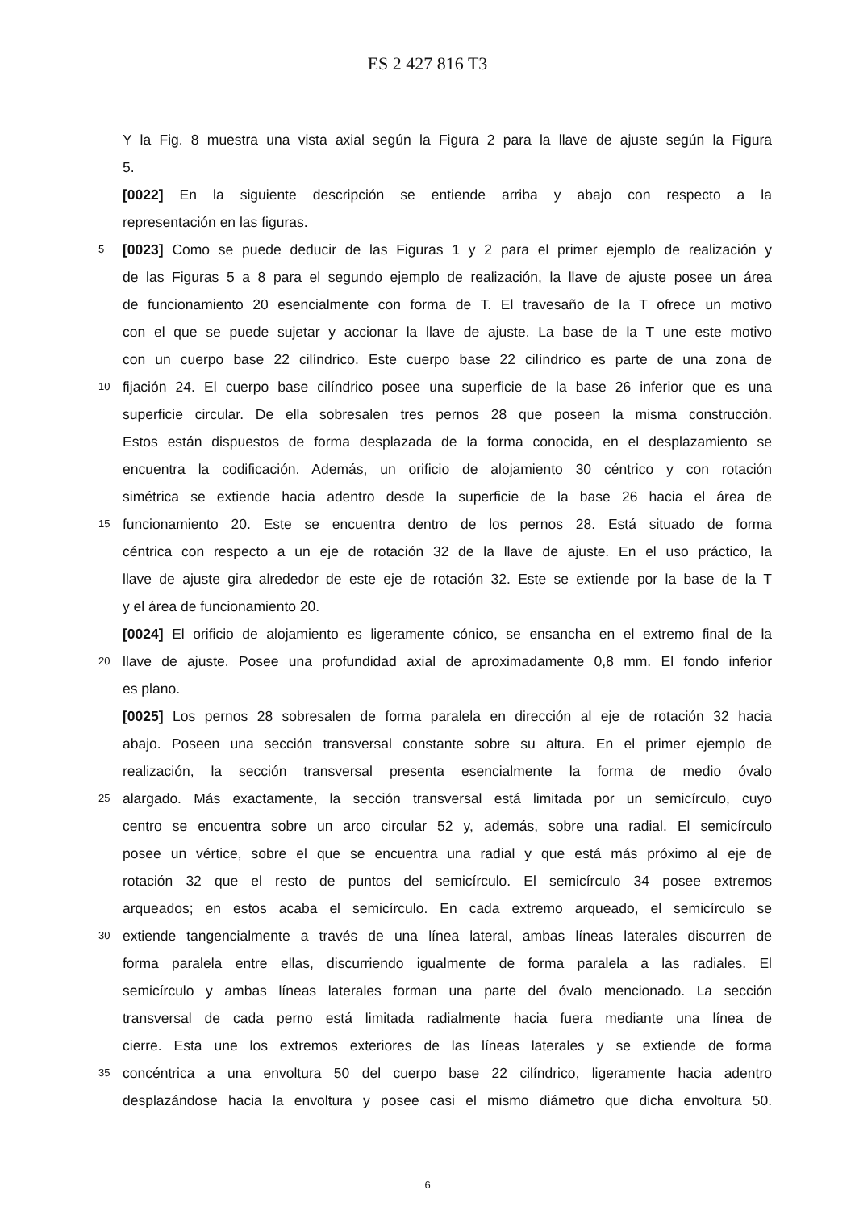ES 2 427 816 T3
Y la Fig. 8 muestra una vista axial según la Figura 2 para la llave de ajuste según la Figura
5.
[0022] En la siguiente descripción se entiende arriba y abajo con respecto a la
representación en las figuras.
5
[0023] Como se puede deducir de las Figuras 1 y 2 para el primer ejemplo de realización y
de las Figuras 5 a 8 para el segundo ejemplo de realización, la llave de ajuste posee un área
de funcionamiento 20 esencialmente con forma de T. El travesaño de la T ofrece un motivo
con el que se puede sujetar y accionar la llave de ajuste. La base de la T une este motivo
con un cuerpo base 22 cilíndrico. Este cuerpo base 22 cilíndrico es parte de una zona de
10
fijación 24. El cuerpo base cilíndrico posee una superficie de la base 26 inferior que es una
superficie circular. De ella sobresalen tres pernos 28 que poseen la misma construcción.
Estos están dispuestos de forma desplazada de la forma conocida, en el desplazamiento se
encuentra la codificación. Además, un orificio de alojamiento 30 céntrico y con rotación
simétrica se extiende hacia adentro desde la superficie de la base 26 hacia el área de
15
funcionamiento 20. Este se encuentra dentro de los pernos 28. Está situado de forma
céntrica con respecto a un eje de rotación 32 de la llave de ajuste. En el uso práctico, la
llave de ajuste gira alrededor de este eje de rotación 32. Este se extiende por la base de la T
y el área de funcionamiento 20.
[0024] El orificio de alojamiento es ligeramente cónico, se ensancha en el extremo final de la
20
llave de ajuste. Posee una profundidad axial de aproximadamente 0,8 mm. El fondo inferior
es plano.
[0025] Los pernos 28 sobresalen de forma paralela en dirección al eje de rotación 32 hacia
abajo. Poseen una sección transversal constante sobre su altura. En el primer ejemplo de
realización, la sección transversal presenta esencialmente la forma de medio óvalo
25
alargado. Más exactamente, la sección transversal está limitada por un semicírculo, cuyo
centro se encuentra sobre un arco circular 52 y, además, sobre una radial. El semicírculo
posee un vértice, sobre el que se encuentra una radial y que está más próximo al eje de
rotación 32 que el resto de puntos del semicírculo. El semicírculo 34 posee extremos
arqueados; en estos acaba el semicírculo. En cada extremo arqueado, el semicírculo se
30
extiende tangencialmente a través de una línea lateral, ambas líneas laterales discurren de
forma paralela entre ellas, discurriendo igualmente de forma paralela a las radiales. El
semicírculo y ambas líneas laterales forman una parte del óvalo mencionado. La sección
transversal de cada perno está limitada radialmente hacia fuera mediante una línea de
cierre. Esta une los extremos exteriores de las líneas laterales y se extiende de forma
35
concéntrica a una envoltura 50 del cuerpo base 22 cilíndrico, ligeramente hacia adentro
desplazándose hacia la envoltura y posee casi el mismo diámetro que dicha envoltura 50.
6